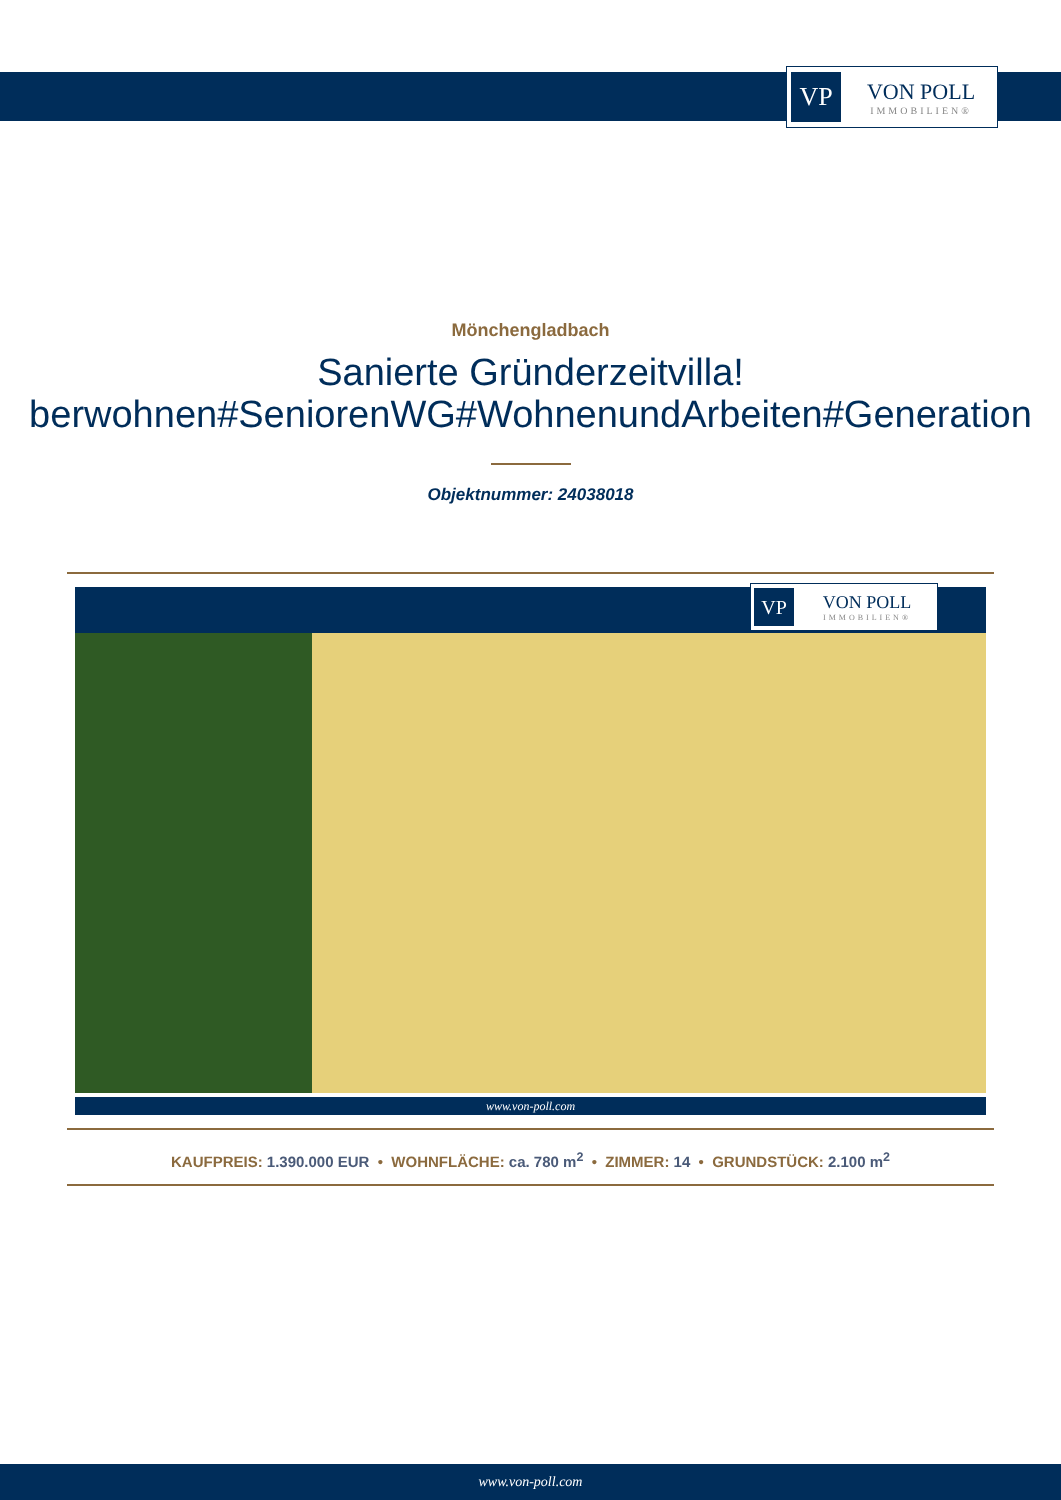VP
VON POLL
IMMOBILIEN®
Mönchengladbach
Sanierte Gründerzeitvilla!
berwohnen#SeniorenWG#WohnenundArbeiten#Generation
Objektnummer: 24038018
VP
VON POLL
IMMOBILIEN®
www.von-poll.com
KAUFPREIS: 1.390.000 EUR • WOHNFLÄCHE: ca. 780 m<sup>2</sup> • ZIMMER: 14 • GRUNDSTÜCK: 2.100 m<sup>2</sup>
www.von-poll.com